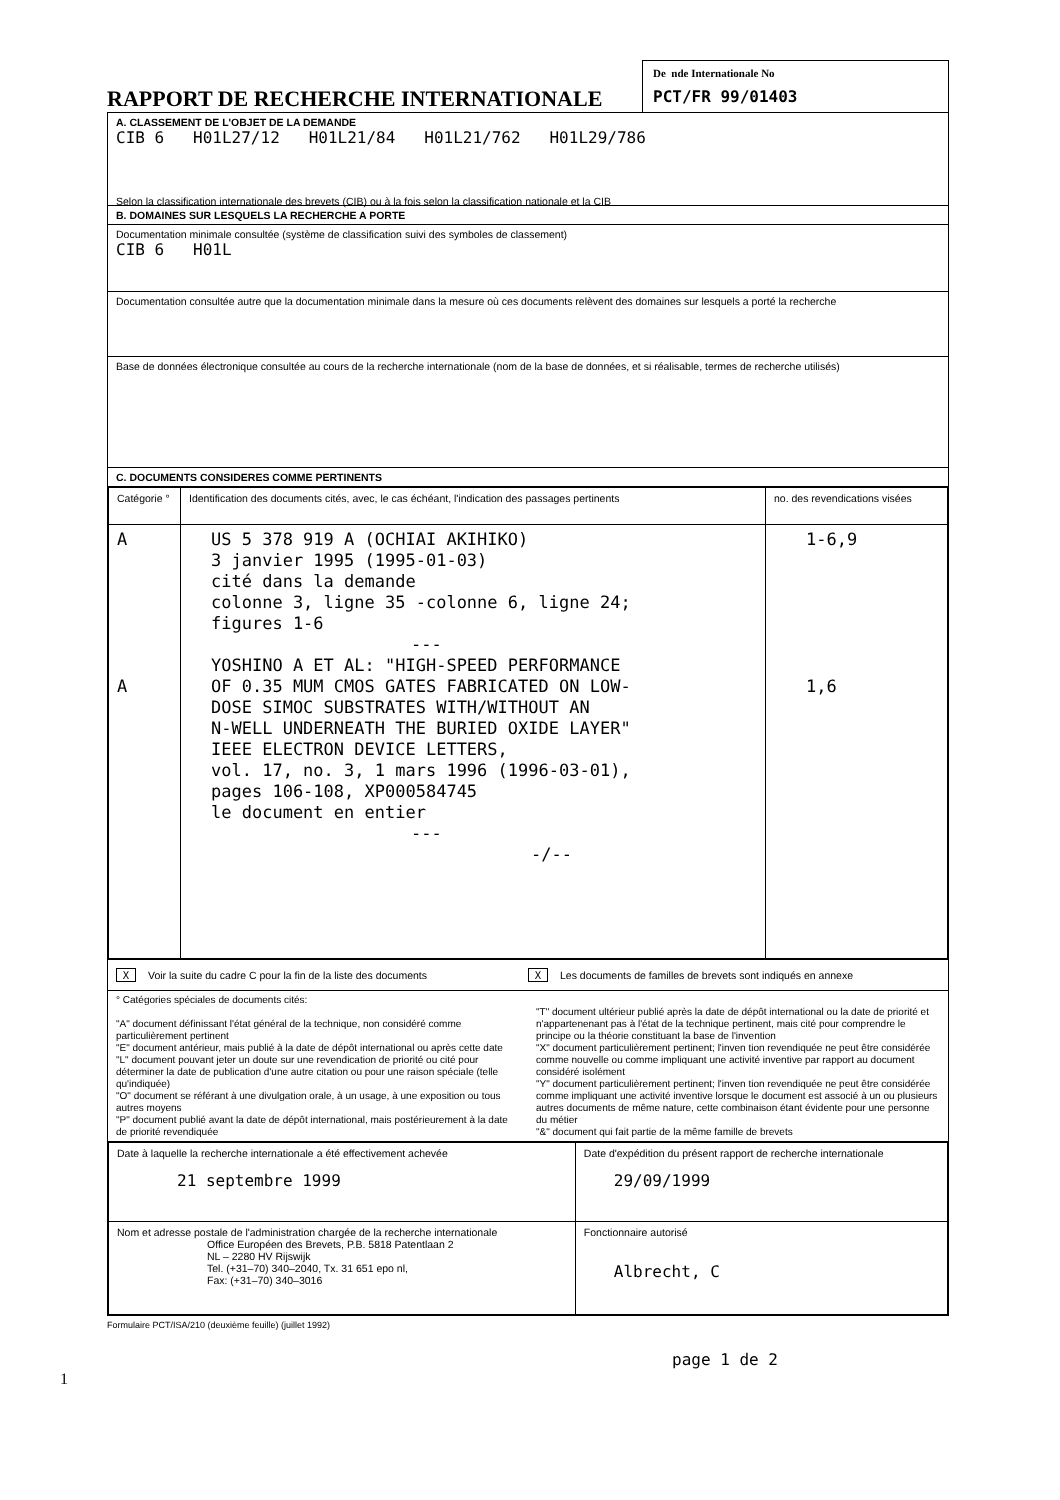RAPPORT DE RECHERCHE INTERNATIONALE
De nde Internationale No
PCT/FR 99/01403
A. CLASSEMENT DE L'OBJET DE LA DEMANDE
CIB 6 H01L27/12 H01L21/84 H01L21/762 H01L29/786
Selon la classification internationale des brevets (CIB) ou à la fois selon la classification nationale et la CIB
B. DOMAINES SUR LESQUELS LA RECHERCHE A PORTE
Documentation minimale consultée (système de classification suivi des symboles de classement)
CIB 6 H01L
Documentation consultée autre que la documentation minimale dans la mesure où ces documents relèvent des domaines sur lesquels a porté la recherche
Base de données électronique consultée au cours de la recherche internationale (nom de la base de données, et si réalisable, termes de recherche utilisés)
C. DOCUMENTS CONSIDERES COMME PERTINENTS
| Catégorie ° | Identification des documents cités, avec, le cas échéant, l'indication des passages pertinents | no. des revendications visées |
| --- | --- | --- |
| A A | US 5 378 919 A (OCHIAI AKIHIKO) 3 janvier 1995 (1995-01-03) cité dans la demande colonne 3, ligne 35 -colonne 6, ligne 24; figures 1-6 --- YOSHINO A ET AL: "HIGH-SPEED PERFORMANCE OF 0.35 MUM CMOS GATES FABRICATED ON LOW- DOSE SIMOC SUBSTRATES WITH/WITHOUT AN N-WELL UNDERNEATH THE BURIED OXIDE LAYER" IEEE ELECTRON DEVICE LETTERS, vol. 17, no. 3, 1 mars 1996 (1996-03-01), pages 106-108, XP000584745 le document en entier --- -/-- | 1-6,9 1,6 |
X Voir la suite du cadre C pour la fin de la liste des documents
X Les documents de familles de brevets sont indiqués en annexe
° Catégories spéciales de documents cités:
"A" document définissant l'état général de la technique, non considéré comme particulièrement pertinent
"E" document antérieur, mais publié à la date de dépôt international ou après cette date
"L" document pouvant jeter un doute sur une revendication de priorité ou cité pour déterminer la date de publication d'une autre citation ou pour une raison spéciale (telle qu'indiquée)
"O" document se référant à une divulgation orale, à un usage, à une exposition ou tous autres moyens
"P" document publié avant la date de dépôt international, mais postérieurement à la date de priorité revendiquée
"T" document ultérieur publié après la date de dépôt international ou la date de priorité et n'appartenenant pas à l'état de la technique pertinent, mais cité pour comprendre le principe ou la théorie constituant la base de l'invention
"X" document particulièrement pertinent; l'inven tion revendiquée ne peut être considérée comme nouvelle ou comme impliquant une activité inventive par rapport au document considéré isolément
"Y" document particulièrement pertinent; l'inven tion revendiquée ne peut être considérée comme impliquant une activité inventive lorsque le document est associé à un ou plusieurs autres documents de même nature, cette combinaison étant évidente pour une personne du métier
"&" document qui fait partie de la même famille de brevets
| Date à laquelle la recherche internationale a été effectivement achevée 21 septembre 1999 | Date d'expédition du présent rapport de recherche internationale 29/09/1999 |
| Nom et adresse postale de l'administration chargée de la recherche internationale Office Européen des Brevets, P.B. 5818 Patentlaan 2 NL – 2280 HV Rijswijk Tel. (+31–70) 340–2040, Tx. 31 651 epo nl, Fax: (+31–70) 340–3016 | Fonctionnaire autorisé Albrecht, C |
Formulaire PCT/ISA/210 (deuxième feuille) (juillet 1992)
page 1 de 2
1